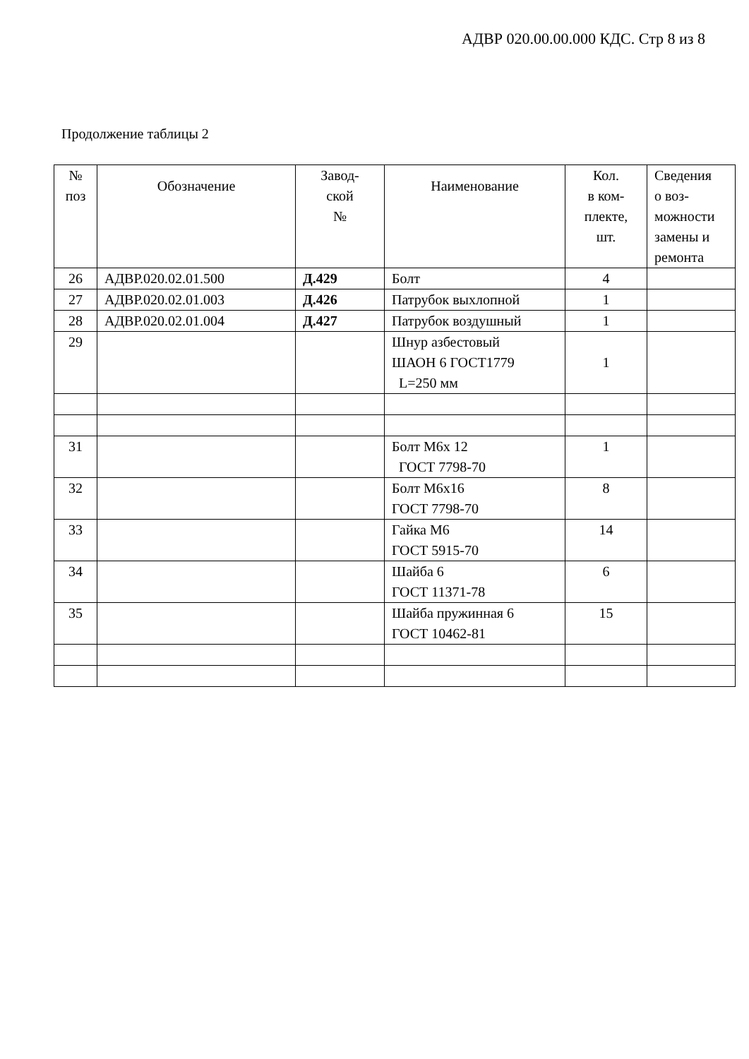АДВР 020.00.00.000 КДС. Стр 8 из 8
Продолжение таблицы 2
| № поз | Обозначение | Завод- ской № | Наименование | Кол. в ком- плекте, шт. | Сведения о воз- можности замены и ремонта |
| --- | --- | --- | --- | --- | --- |
| 26 | АДВР.020.02.01.500 | Д.429 | Болт | 4 | |
| 27 | АДВР.020.02.01.003 | Д.426 | Патрубок выхлопной | 1 | |
| 28 | АДВР.020.02.01.004 | Д.427 | Патрубок воздушный | 1 | |
| 29 | | | Шнур азбестовый ШАОН 6 ГОСТ1779 L=250 мм | 1 | |
| 31 | | | Болт М6х 12 ГОСТ 7798-70 | 1 | |
| 32 | | | Болт М6х16 ГОСТ 7798-70 | 8 | |
| 33 | | | Гайка М6 ГОСТ 5915-70 | 14 | |
| 34 | | | Шайба 6 ГОСТ 11371-78 | 6 | |
| 35 | | | Шайба пружинная 6 ГОСТ 10462-81 | 15 | |